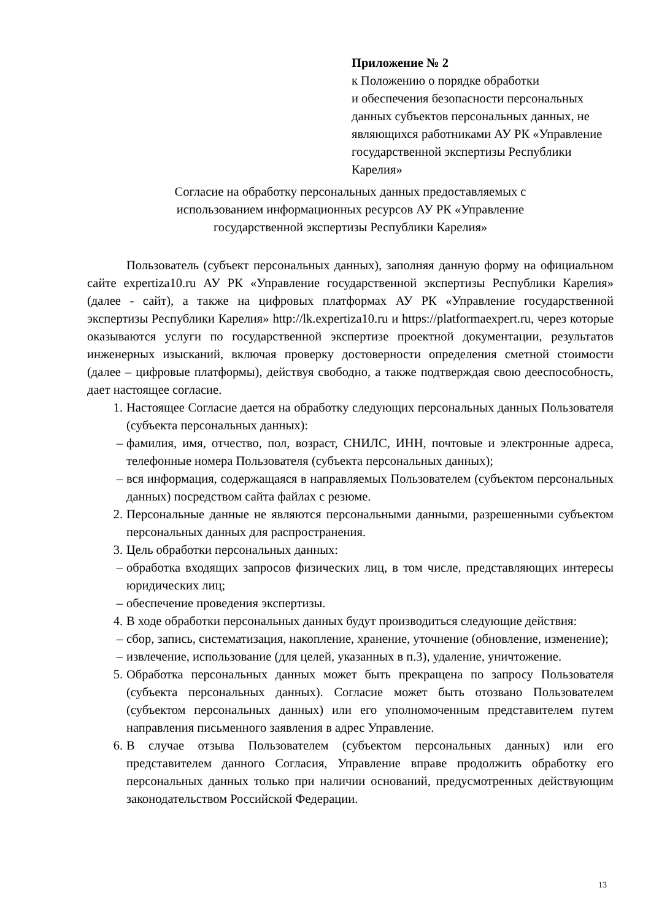Приложение № 2
к Положению о порядке обработки
и обеспечения безопасности персональных данных субъектов персональных данных, не являющихся работниками АУ РК «Управление государственной экспертизы Республики Карелия»
Согласие на обработку персональных данных предоставляемых с
использованием информационных ресурсов АУ РК «Управление
государственной экспертизы Республики Карелия»
Пользователь (субъект персональных данных), заполняя данную форму на официальном сайте expertiza10.ru АУ РК «Управление государственной экспертизы Республики Карелия» (далее - сайт), а также на цифровых платформах АУ РК «Управление государственной экспертизы Республики Карелия» http://lk.expertiza10.ru и https://platformaexpert.ru, через которые оказываются услуги по государственной экспертизе проектной документации, результатов инженерных изысканий, включая проверку достоверности определения сметной стоимости (далее – цифровые платформы), действуя свободно, а также подтверждая свою дееспособность, дает настоящее согласие.
1. Настоящее Согласие дается на обработку следующих персональных данных Пользователя (субъекта персональных данных):
– фамилия, имя, отчество, пол, возраст, СНИЛС, ИНН, почтовые и электронные адреса, телефонные номера Пользователя (субъекта персональных данных);
– вся информация, содержащаяся в направляемых Пользователем (субъектом персональных данных) посредством сайта файлах с резюме.
2. Персональные данные не являются персональными данными, разрешенными субъектом персональных данных для распространения.
3. Цель обработки персональных данных:
– обработка входящих запросов физических лиц, в том числе, представляющих интересы юридических лиц;
– обеспечение проведения экспертизы.
4. В ходе обработки персональных данных будут производиться следующие действия:
– сбор, запись, систематизация, накопление, хранение, уточнение (обновление, изменение);
– извлечение, использование (для целей, указанных в п.3), удаление, уничтожение.
5. Обработка персональных данных может быть прекращена по запросу Пользователя (субъекта персональных данных). Согласие может быть отозвано Пользователем (субъектом персональных данных) или его уполномоченным представителем путем направления письменного заявления в адрес Управление.
6. В случае отзыва Пользователем (субъектом персональных данных) или его представителем данного Согласия, Управление вправе продолжить обработку его персональных данных только при наличии оснований, предусмотренных действующим законодательством Российской Федерации.
13